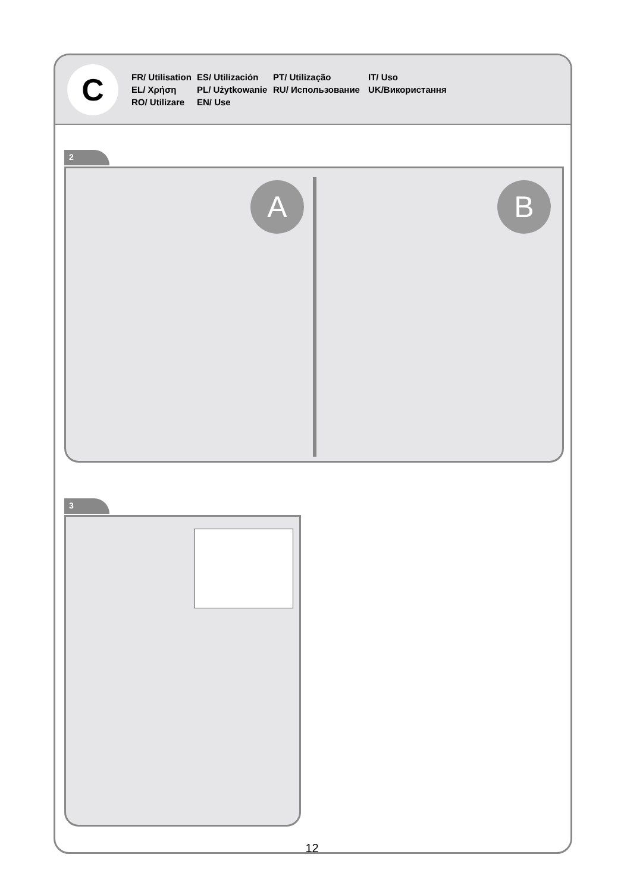C
FR/ Utilisation
ES/ Utilización
PT/ Utilização
IT/ Uso
EL/ Χρήση
PL/ Użytkowanie
RU/ Использование
UK/Використання
RO/ Utilizare
EN/ Use
2
A B
3
12